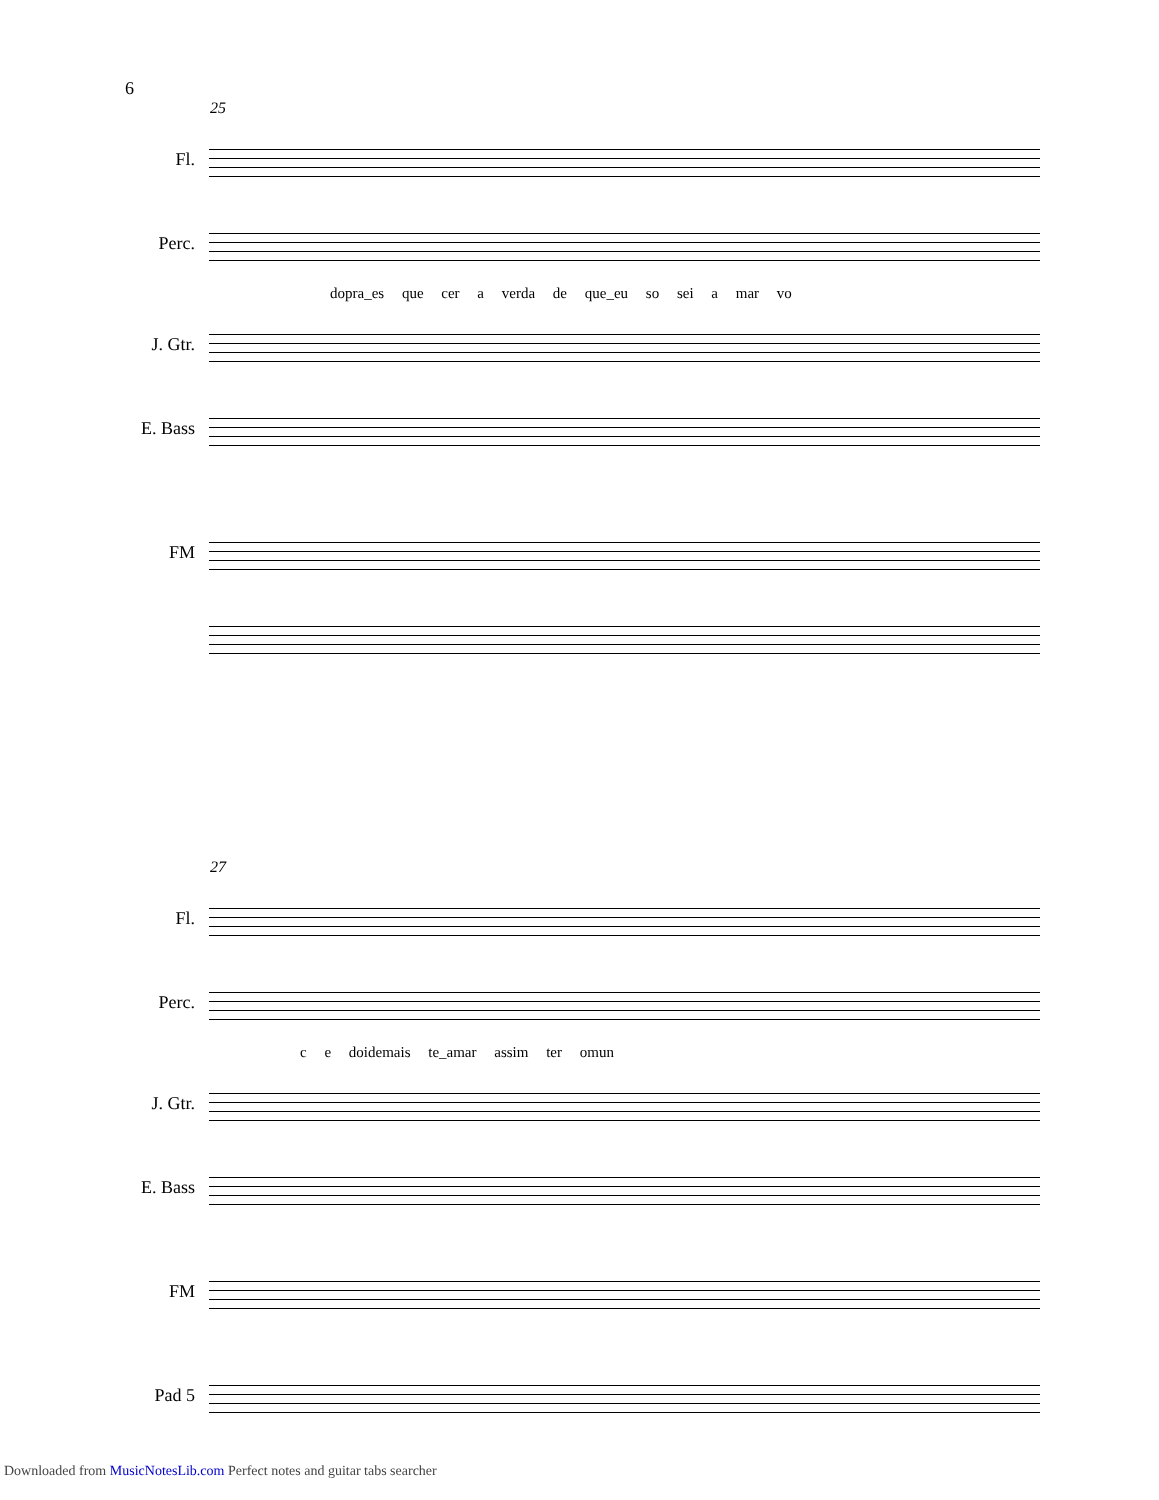6
25
Fl.
Perc.
dopra_es que cer a verda de que_eu so sei a mar vo
J. Gtr.
E. Bass
FM
27
Fl.
Perc.
c e doidemais te_amar assim ter omun
J. Gtr.
E. Bass
FM
Pad 5
Downloaded from MusicNotesLib.com Perfect notes and guitar tabs searcher